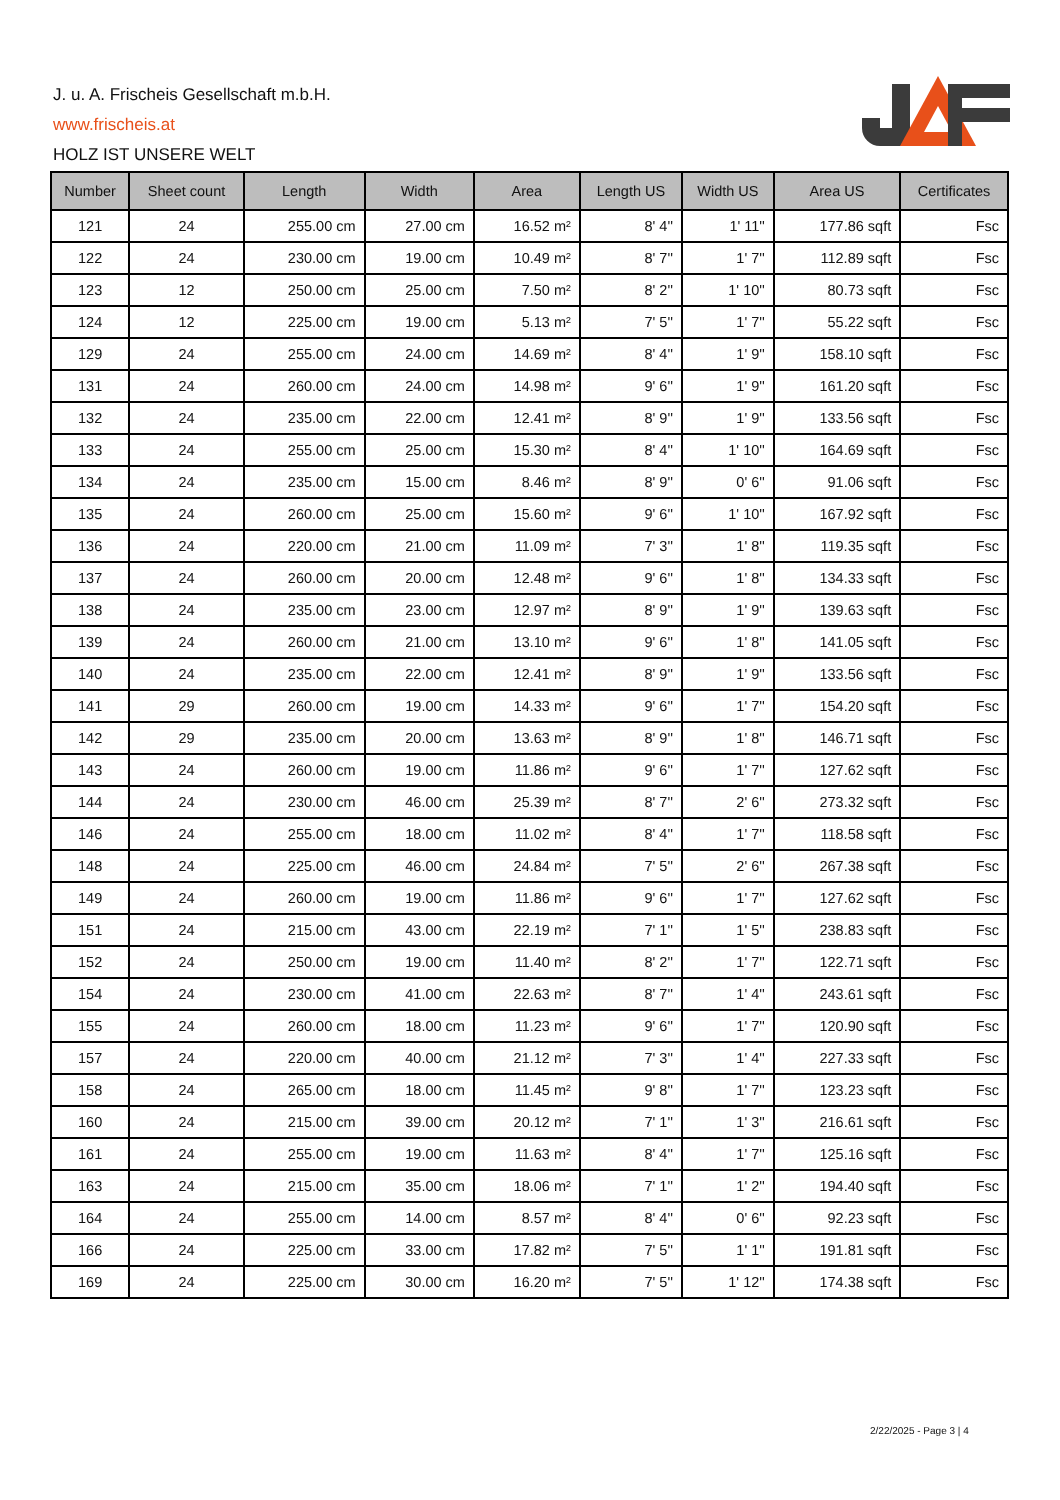J. u. A. Frischeis Gesellschaft m.b.H.
www.frischeis.at
HOLZ IST UNSERE WELT
| Number | Sheet count | Length | Width | Area | Length US | Width US | Area US | Certificates |
| --- | --- | --- | --- | --- | --- | --- | --- | --- |
| 121 | 24 | 255.00 cm | 27.00 cm | 16.52 m² | 8' 4'' | 1' 11'' | 177.86 sqft | Fsc |
| 122 | 24 | 230.00 cm | 19.00 cm | 10.49 m² | 8' 7'' | 1' 7'' | 112.89 sqft | Fsc |
| 123 | 12 | 250.00 cm | 25.00 cm | 7.50 m² | 8' 2'' | 1' 10'' | 80.73 sqft | Fsc |
| 124 | 12 | 225.00 cm | 19.00 cm | 5.13 m² | 7' 5'' | 1' 7'' | 55.22 sqft | Fsc |
| 129 | 24 | 255.00 cm | 24.00 cm | 14.69 m² | 8' 4'' | 1' 9'' | 158.10 sqft | Fsc |
| 131 | 24 | 260.00 cm | 24.00 cm | 14.98 m² | 9' 6'' | 1' 9'' | 161.20 sqft | Fsc |
| 132 | 24 | 235.00 cm | 22.00 cm | 12.41 m² | 8' 9'' | 1' 9'' | 133.56 sqft | Fsc |
| 133 | 24 | 255.00 cm | 25.00 cm | 15.30 m² | 8' 4'' | 1' 10'' | 164.69 sqft | Fsc |
| 134 | 24 | 235.00 cm | 15.00 cm | 8.46 m² | 8' 9'' | 0' 6'' | 91.06 sqft | Fsc |
| 135 | 24 | 260.00 cm | 25.00 cm | 15.60 m² | 9' 6'' | 1' 10'' | 167.92 sqft | Fsc |
| 136 | 24 | 220.00 cm | 21.00 cm | 11.09 m² | 7' 3'' | 1' 8'' | 119.35 sqft | Fsc |
| 137 | 24 | 260.00 cm | 20.00 cm | 12.48 m² | 9' 6'' | 1' 8'' | 134.33 sqft | Fsc |
| 138 | 24 | 235.00 cm | 23.00 cm | 12.97 m² | 8' 9'' | 1' 9'' | 139.63 sqft | Fsc |
| 139 | 24 | 260.00 cm | 21.00 cm | 13.10 m² | 9' 6'' | 1' 8'' | 141.05 sqft | Fsc |
| 140 | 24 | 235.00 cm | 22.00 cm | 12.41 m² | 8' 9'' | 1' 9'' | 133.56 sqft | Fsc |
| 141 | 29 | 260.00 cm | 19.00 cm | 14.33 m² | 9' 6'' | 1' 7'' | 154.20 sqft | Fsc |
| 142 | 29 | 235.00 cm | 20.00 cm | 13.63 m² | 8' 9'' | 1' 8'' | 146.71 sqft | Fsc |
| 143 | 24 | 260.00 cm | 19.00 cm | 11.86 m² | 9' 6'' | 1' 7'' | 127.62 sqft | Fsc |
| 144 | 24 | 230.00 cm | 46.00 cm | 25.39 m² | 8' 7'' | 2' 6'' | 273.32 sqft | Fsc |
| 146 | 24 | 255.00 cm | 18.00 cm | 11.02 m² | 8' 4'' | 1' 7'' | 118.58 sqft | Fsc |
| 148 | 24 | 225.00 cm | 46.00 cm | 24.84 m² | 7' 5'' | 2' 6'' | 267.38 sqft | Fsc |
| 149 | 24 | 260.00 cm | 19.00 cm | 11.86 m² | 9' 6'' | 1' 7'' | 127.62 sqft | Fsc |
| 151 | 24 | 215.00 cm | 43.00 cm | 22.19 m² | 7' 1'' | 1' 5'' | 238.83 sqft | Fsc |
| 152 | 24 | 250.00 cm | 19.00 cm | 11.40 m² | 8' 2'' | 1' 7'' | 122.71 sqft | Fsc |
| 154 | 24 | 230.00 cm | 41.00 cm | 22.63 m² | 8' 7'' | 1' 4'' | 243.61 sqft | Fsc |
| 155 | 24 | 260.00 cm | 18.00 cm | 11.23 m² | 9' 6'' | 1' 7'' | 120.90 sqft | Fsc |
| 157 | 24 | 220.00 cm | 40.00 cm | 21.12 m² | 7' 3'' | 1' 4'' | 227.33 sqft | Fsc |
| 158 | 24 | 265.00 cm | 18.00 cm | 11.45 m² | 9' 8'' | 1' 7'' | 123.23 sqft | Fsc |
| 160 | 24 | 215.00 cm | 39.00 cm | 20.12 m² | 7' 1'' | 1' 3'' | 216.61 sqft | Fsc |
| 161 | 24 | 255.00 cm | 19.00 cm | 11.63 m² | 8' 4'' | 1' 7'' | 125.16 sqft | Fsc |
| 163 | 24 | 215.00 cm | 35.00 cm | 18.06 m² | 7' 1'' | 1' 2'' | 194.40 sqft | Fsc |
| 164 | 24 | 255.00 cm | 14.00 cm | 8.57 m² | 8' 4'' | 0' 6'' | 92.23 sqft | Fsc |
| 166 | 24 | 225.00 cm | 33.00 cm | 17.82 m² | 7' 5'' | 1' 1'' | 191.81 sqft | Fsc |
| 169 | 24 | 225.00 cm | 30.00 cm | 16.20 m² | 7' 5'' | 1' 12'' | 174.38 sqft | Fsc |
2/22/2025 - Page 3 | 4